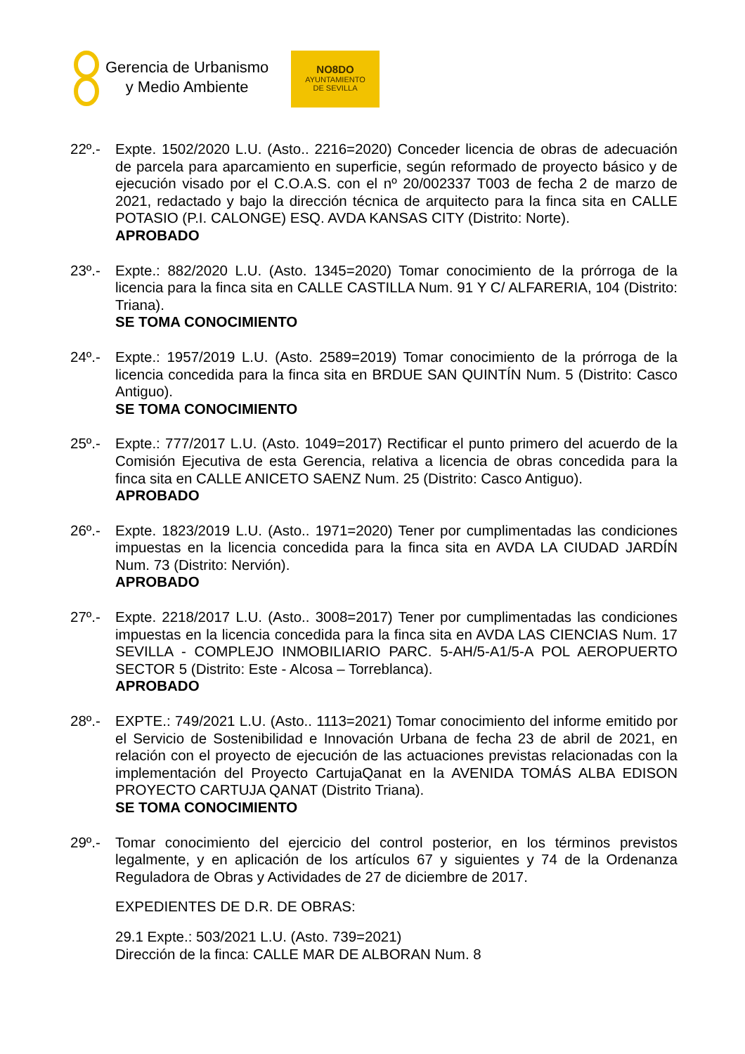Gerencia de Urbanismo
y Medio Ambiente
NO8DO
AYUNTAMIENTO
DE SEVILLA
22º.- Expte. 1502/2020 L.U. (Asto.. 2216=2020) Conceder licencia de obras de adecuación de parcela para aparcamiento en superficie, según reformado de proyecto básico y de ejecución visado por el C.O.A.S. con el nº 20/002337 T003 de fecha 2 de marzo de 2021, redactado y bajo la dirección técnica de arquitecto para la finca sita en CALLE POTASIO (P.I. CALONGE) ESQ. AVDA KANSAS CITY (Distrito: Norte).
APROBADO
23º.- Expte.: 882/2020 L.U. (Asto. 1345=2020) Tomar conocimiento de la prórroga de la licencia para la finca sita en CALLE CASTILLA Num. 91 Y C/ ALFARERIA, 104 (Distrito: Triana).
SE TOMA CONOCIMIENTO
24º.- Expte.: 1957/2019 L.U. (Asto. 2589=2019) Tomar conocimiento de la prórroga de la licencia concedida para la finca sita en BRDUE SAN QUINTÍN Num. 5 (Distrito: Casco Antiguo).
SE TOMA CONOCIMIENTO
25º.- Expte.: 777/2017 L.U. (Asto. 1049=2017) Rectificar el punto primero del acuerdo de la Comisión Ejecutiva de esta Gerencia, relativa a licencia de obras concedida para la finca sita en CALLE ANICETO SAENZ Num. 25 (Distrito: Casco Antiguo).
APROBADO
26º.- Expte. 1823/2019 L.U. (Asto.. 1971=2020) Tener por cumplimentadas las condiciones impuestas en la licencia concedida para la finca sita en AVDA LA CIUDAD JARDÍN Num. 73 (Distrito: Nervión).
APROBADO
27º.- Expte. 2218/2017 L.U. (Asto.. 3008=2017) Tener por cumplimentadas las condiciones impuestas en la licencia concedida para la finca sita en AVDA LAS CIENCIAS Num. 17 SEVILLA - COMPLEJO INMOBILIARIO PARC. 5-AH/5-A1/5-A POL AEROPUERTO SECTOR 5 (Distrito: Este - Alcosa – Torreblanca).
APROBADO
28º.- EXPTE.: 749/2021 L.U. (Asto.. 1113=2021) Tomar conocimiento del informe emitido por el Servicio de Sostenibilidad e Innovación Urbana de fecha 23 de abril de 2021, en relación con el proyecto de ejecución de las actuaciones previstas relacionadas con la implementación del Proyecto CartujaQanat en la AVENIDA TOMÁS ALBA EDISON PROYECTO CARTUJA QANAT (Distrito Triana).
SE TOMA CONOCIMIENTO
29º.- Tomar conocimiento del ejercicio del control posterior, en los términos previstos legalmente, y en aplicación de los artículos 67 y siguientes y 74 de la Ordenanza Reguladora de Obras y Actividades de 27 de diciembre de 2017.
EXPEDIENTES DE D.R. DE OBRAS:
29.1 Expte.: 503/2021 L.U. (Asto. 739=2021)
Dirección de la finca: CALLE MAR DE ALBORAN Num. 8